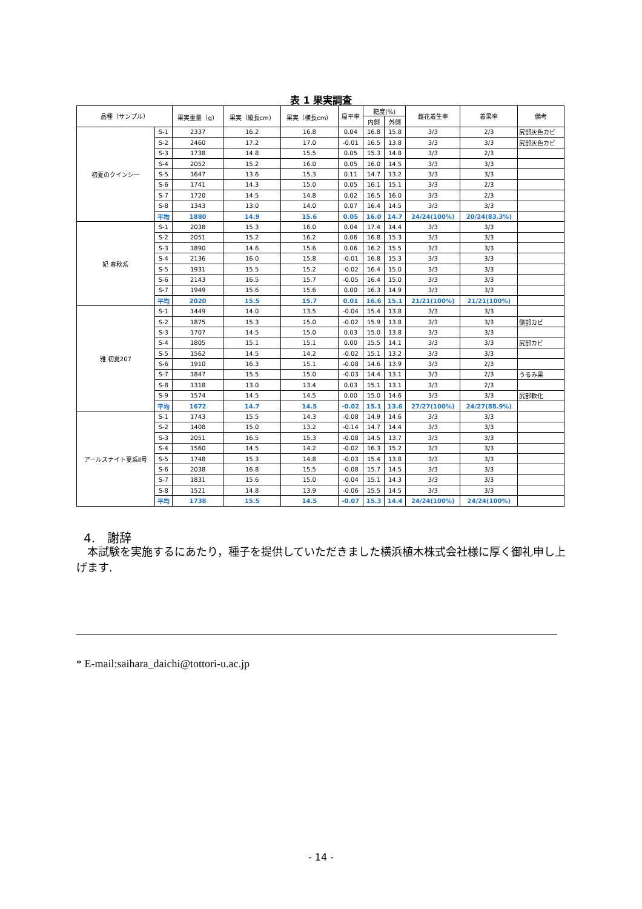表 1 果実調査
| 品種（サンプル） | | 果実重量（g） | 果実（縦長cm） | 果実（横長cm） | 扁平率 | 糖度(%) | | 雌花着生率 | 着果率 | 備考 |
| --- | --- | --- | --- | --- | --- | --- | --- | --- | --- | --- |
| | | | | | | 内側 | 外側 | | | |
| 初夏のクインシー | S-1 | 2337 | 16.2 | 16.8 | 0.04 | 16.8 | 15.8 | 3/3 | 2/3 | 尻部灰色カビ |
| | S-2 | 2460 | 17.2 | 17.0 | -0.01 | 16.5 | 13.8 | 3/3 | 3/3 | 尻部灰色カビ |
| | S-3 | 1738 | 14.8 | 15.5 | 0.05 | 15.3 | 14.8 | 3/3 | 2/3 | |
| | S-4 | 2052 | 15.2 | 16.0 | 0.05 | 16.0 | 14.5 | 3/3 | 3/3 | |
| | S-5 | 1647 | 13.6 | 15.3 | 0.11 | 14.7 | 13.2 | 3/3 | 3/3 | |
| | S-6 | 1741 | 14.3 | 15.0 | 0.05 | 16.1 | 15.1 | 3/3 | 2/3 | |
| | S-7 | 1720 | 14.5 | 14.8 | 0.02 | 16.5 | 16.0 | 3/3 | 2/3 | |
| | S-8 | 1343 | 13.0 | 14.0 | 0.07 | 16.4 | 14.5 | 3/3 | 3/3 | |
| | 平均 | 1880 | 14.9 | 15.6 | 0.05 | 16.0 | 14.7 | 24/24(100%) | 20/24(83.3%) | |
| 妃 春秋系 | S-1 | 2038 | 15.3 | 16.0 | 0.04 | 17.4 | 14.4 | 3/3 | 3/3 | |
| | S-2 | 2051 | 15.2 | 16.2 | 0.06 | 16.8 | 15.3 | 3/3 | 3/3 | |
| | S-3 | 1890 | 14.6 | 15.6 | 0.06 | 16.2 | 15.5 | 3/3 | 3/3 | |
| | S-4 | 2136 | 16.0 | 15.8 | -0.01 | 16.8 | 15.3 | 3/3 | 3/3 | |
| | S-5 | 1931 | 15.5 | 15.2 | -0.02 | 16.4 | 15.0 | 3/3 | 3/3 | |
| | S-6 | 2143 | 16.5 | 15.7 | -0.05 | 16.4 | 15.0 | 3/3 | 3/3 | |
| | S-7 | 1949 | 15.6 | 15.6 | 0.00 | 16.3 | 14.9 | 3/3 | 3/3 | |
| | 平均 | 2020 | 15.5 | 15.7 | 0.01 | 16.6 | 15.1 | 21/21(100%) | 21/21(100%) | |
| 雅 初夏207 | S-1 | 1449 | 14.0 | 13.5 | -0.04 | 15.4 | 13.8 | 3/3 | 3/3 | |
| | S-2 | 1875 | 15.3 | 15.0 | -0.02 | 15.9 | 13.8 | 3/3 | 3/3 | 側部カビ |
| | S-3 | 1707 | 14.5 | 15.0 | 0.03 | 15.0 | 13.8 | 3/3 | 3/3 | |
| | S-4 | 1805 | 15.1 | 15.1 | 0.00 | 15.5 | 14.1 | 3/3 | 3/3 | 尻部カビ |
| | S-5 | 1562 | 14.5 | 14.2 | -0.02 | 15.1 | 13.2 | 3/3 | 3/3 | |
| | S-6 | 1910 | 16.3 | 15.1 | -0.08 | 14.6 | 13.9 | 3/3 | 2/3 | |
| | S-7 | 1847 | 15.5 | 15.0 | -0.03 | 14.4 | 13.1 | 3/3 | 2/3 | うるみ果 |
| | S-8 | 1318 | 13.0 | 13.4 | 0.03 | 15.1 | 13.1 | 3/3 | 2/3 | |
| | S-9 | 1574 | 14.5 | 14.5 | 0.00 | 15.0 | 14.6 | 3/3 | 3/3 | 尻部軟化 |
| | 平均 | 1672 | 14.7 | 14.5 | -0.02 | 15.1 | 13.6 | 27/27(100%) | 24/27(88.9%) | |
| アールスナイト夏系Ⅱ号 | S-1 | 1743 | 15.5 | 14.3 | -0.08 | 14.9 | 14.6 | 3/3 | 3/3 | |
| | S-2 | 1408 | 15.0 | 13.2 | -0.14 | 14.7 | 14.4 | 3/3 | 3/3 | |
| | S-3 | 2051 | 16.5 | 15.3 | -0.08 | 14.5 | 13.7 | 3/3 | 3/3 | |
| | S-4 | 1560 | 14.5 | 14.2 | -0.02 | 16.3 | 15.2 | 3/3 | 3/3 | |
| | S-5 | 1748 | 15.3 | 14.8 | -0.03 | 15.4 | 13.8 | 3/3 | 3/3 | |
| | S-6 | 2038 | 16.8 | 15.5 | -0.08 | 15.7 | 14.5 | 3/3 | 3/3 | |
| | S-7 | 1831 | 15.6 | 15.0 | -0.04 | 15.1 | 14.3 | 3/3 | 3/3 | |
| | S-8 | 1521 | 14.8 | 13.9 | -0.06 | 15.5 | 14.5 | 3/3 | 3/3 | |
| | 平均 | 1738 | 15.5 | 14.5 | -0.07 | 15.3 | 14.4 | 24/24(100%) | 24/24(100%) | |
4.　謝辞
　本試験を実施するにあたり，種子を提供していただきました横浜植木株式会社様に厚く御礼申し上げます.
* E-mail:saihara_daichi@tottori-u.ac.jp
- 14 -